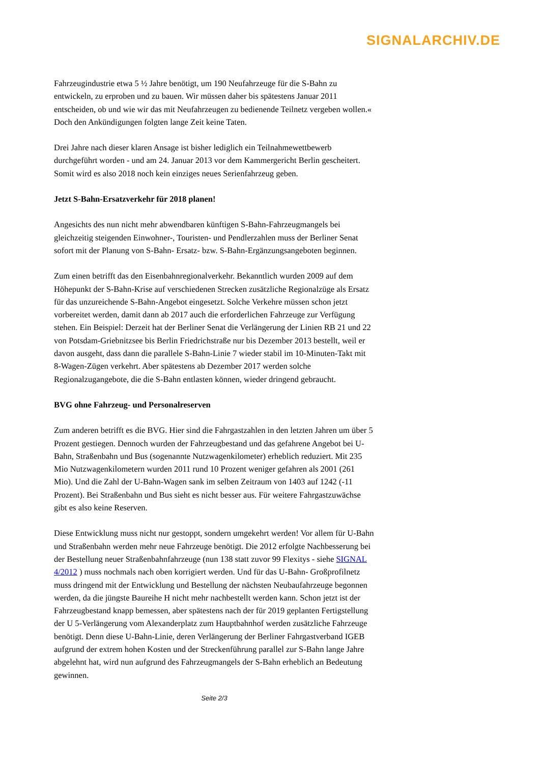SIGNALARCHIV.DE
Fahrzeugindustrie etwa 5 ½ Jahre benötigt, um 190 Neufahrzeuge für die S-Bahn zu entwickeln, zu erproben und zu bauen. Wir müssen daher bis spätestens Januar 2011 entscheiden, ob und wie wir das mit Neufahrzeugen zu bedienende Teilnetz vergeben wollen.« Doch den Ankündigungen folgten lange Zeit keine Taten.
Drei Jahre nach dieser klaren Ansage ist bisher lediglich ein Teilnahmewettbewerb durchgeführt worden - und am 24. Januar 2013 vor dem Kammergericht Berlin gescheitert. Somit wird es also 2018 noch kein einziges neues Serienfahrzeug geben.
Jetzt S-Bahn-Ersatzverkehr für 2018 planen!
Angesichts des nun nicht mehr abwendbaren künftigen S-Bahn-Fahrzeugmangels bei gleichzeitig steigenden Einwohner-, Touristen- und Pendlerzahlen muss der Berliner Senat sofort mit der Planung von S-Bahn- Ersatz- bzw. S-Bahn-Ergänzungsangeboten beginnen.
Zum einen betrifft das den Eisenbahnregionalverkehr. Bekanntlich wurden 2009 auf dem Höhepunkt der S-Bahn-Krise auf verschiedenen Strecken zusätzliche Regionalzüge als Ersatz für das unzureichende S-Bahn-Angebot eingesetzt. Solche Verkehre müssen schon jetzt vorbereitet werden, damit dann ab 2017 auch die erforderlichen Fahrzeuge zur Verfügung stehen. Ein Beispiel: Derzeit hat der Berliner Senat die Verlängerung der Linien RB 21 und 22 von Potsdam-Griebnitzsee bis Berlin Friedrichstraße nur bis Dezember 2013 bestellt, weil er davon ausgeht, dass dann die parallele S-Bahn-Linie 7 wieder stabil im 10-Minuten-Takt mit 8-Wagen-Zügen verkehrt. Aber spätestens ab Dezember 2017 werden solche Regionalzugangebote, die die S-Bahn entlasten können, wieder dringend gebraucht.
BVG ohne Fahrzeug- und Personalreserven
Zum anderen betrifft es die BVG. Hier sind die Fahrgastzahlen in den letzten Jahren um über 5 Prozent gestiegen. Dennoch wurden der Fahrzeugbestand und das gefahrene Angebot bei U-Bahn, Straßenbahn und Bus (sogenannte Nutzwagenkilometer) erheblich reduziert. Mit 235 Mio Nutzwagenkilometern wurden 2011 rund 10 Prozent weniger gefahren als 2001 (261 Mio). Und die Zahl der U-Bahn-Wagen sank im selben Zeitraum von 1403 auf 1242 (-11 Prozent). Bei Straßenbahn und Bus sieht es nicht besser aus. Für weitere Fahrgastzuwächse gibt es also keine Reserven.
Diese Entwicklung muss nicht nur gestoppt, sondern umgekehrt werden! Vor allem für U-Bahn und Straßenbahn werden mehr neue Fahrzeuge benötigt. Die 2012 erfolgte Nachbesserung bei der Bestellung neuer Straßenbahnfahrzeuge (nun 138 statt zuvor 99 Flexitys - siehe SIGNAL 4/2012 ) muss nochmals nach oben korrigiert werden. Und für das U-Bahn- Großprofilnetz muss dringend mit der Entwicklung und Bestellung der nächsten Neubaufahrzeuge begonnen werden, da die jüngste Baureihe H nicht mehr nachbestellt werden kann. Schon jetzt ist der Fahrzeugbestand knapp bemessen, aber spätestens nach der für 2019 geplanten Fertigstellung der U 5-Verlängerung vom Alexanderplatz zum Hauptbahnhof werden zusätzliche Fahrzeuge benötigt. Denn diese U-Bahn-Linie, deren Verlängerung der Berliner Fahrgastverband IGEB aufgrund der extrem hohen Kosten und der Streckenführung parallel zur S-Bahn lange Jahre abgelehnt hat, wird nun aufgrund des Fahrzeugmangels der S-Bahn erheblich an Bedeutung gewinnen.
Seite 2/3